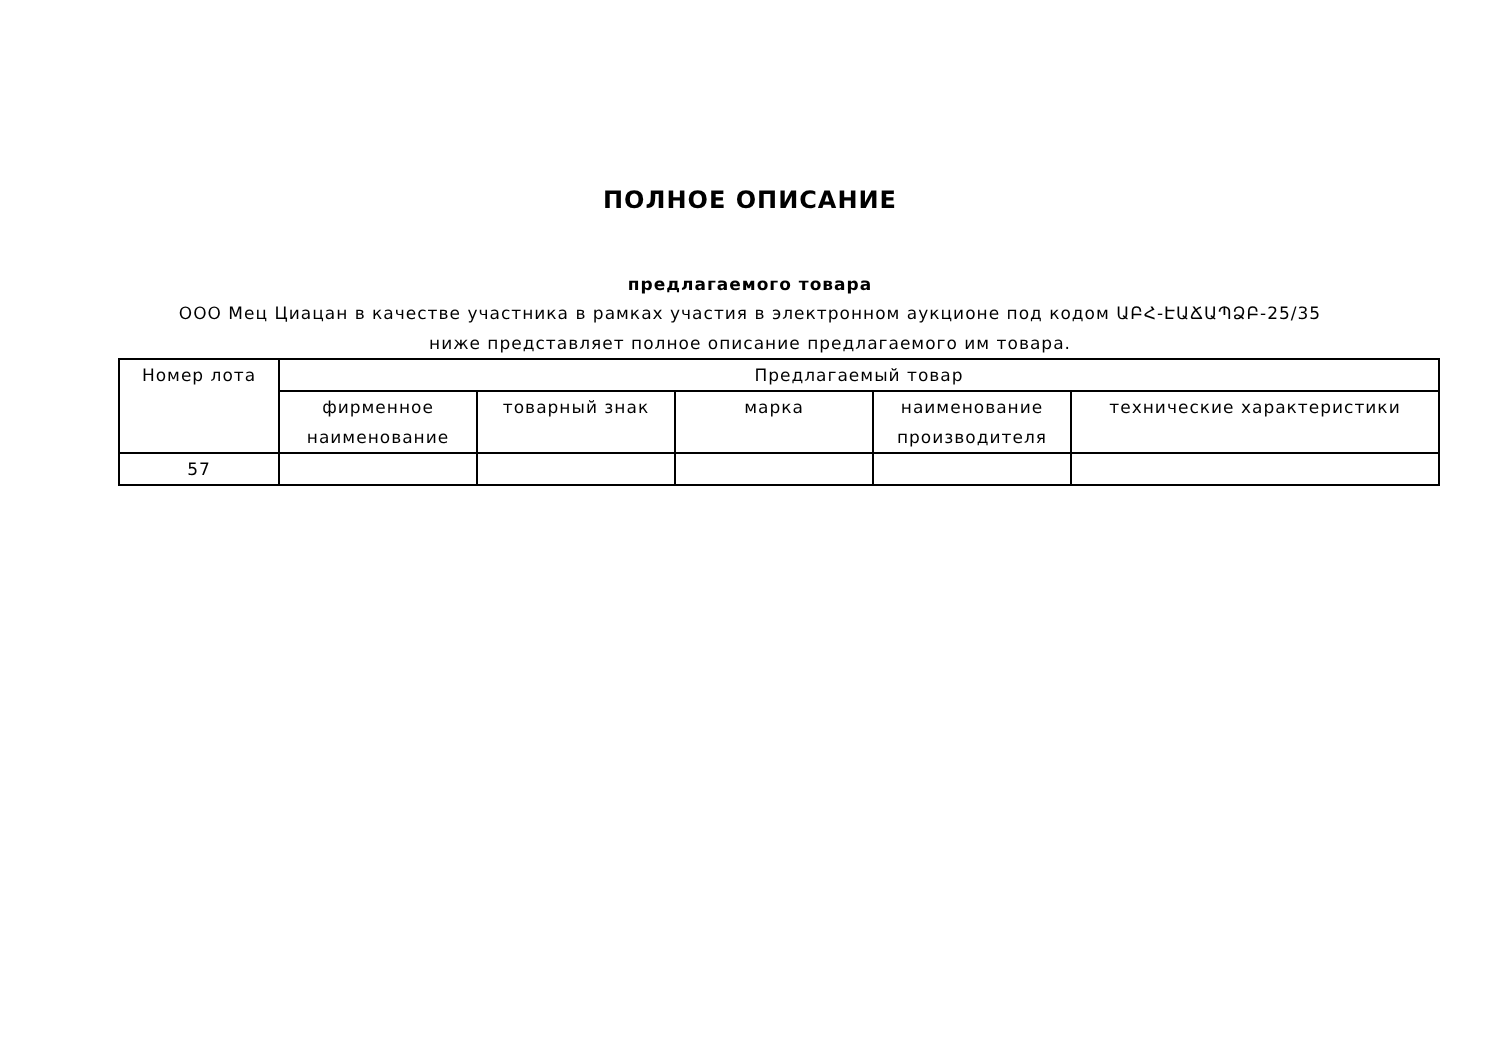ПОЛНОЕ ОПИСАНИЕ
предлагаемого товара
ООО Мец Циацан в качестве участника в рамках участия в электронном аукционе под кодом ԱԲՀ-ԷԱՃԱՊՁԲ-25/35 ниже представляет полное описание предлагаемого им товара.
| Номер лота | Предлагаемый товар | | | | |
| --- | --- | --- | --- | --- | --- |
| | фирменное наименование | товарный знак | марка | наименование производителя | технические характеристики |
| 57 | | | | | |